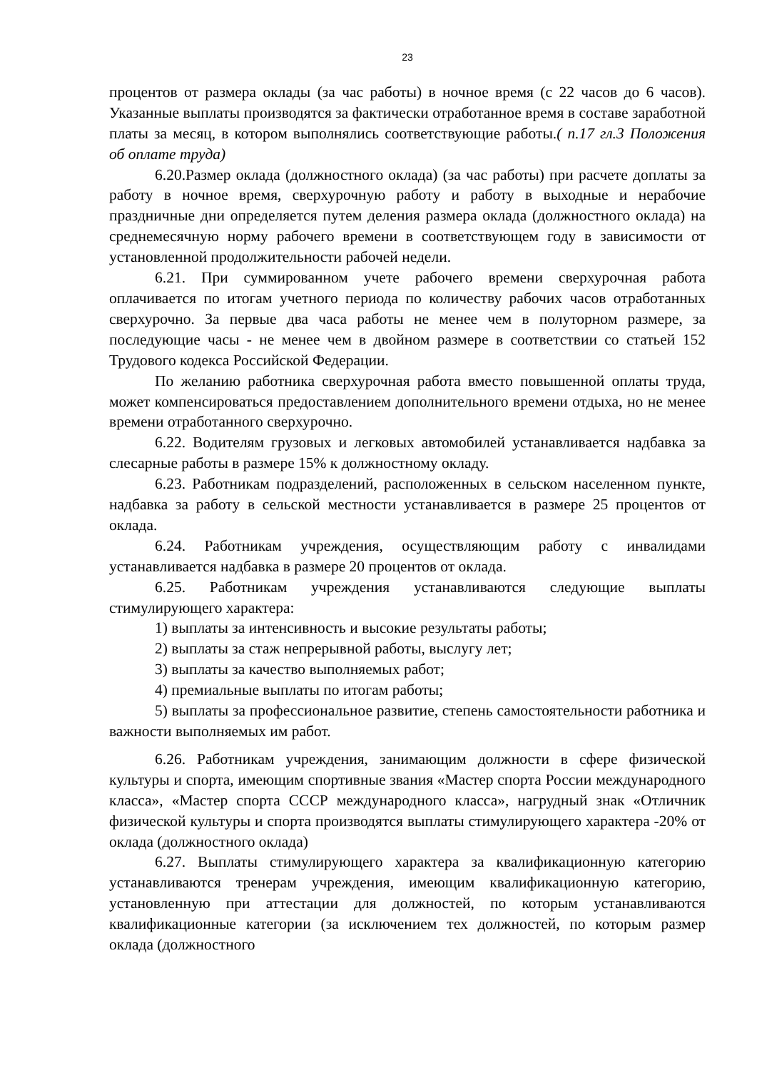23
процентов от размера оклады (за час работы) в ночное время (с 22 часов до 6 часов). Указанные выплаты производятся за фактически отработанное время в составе заработной платы за месяц, в котором выполнялись соответствующие работы.( п.17 гл.3 Положения об оплате труда)
6.20.Размер оклада (должностного оклада) (за час работы) при расчете доплаты за работу в ночное время, сверхурочную работу и работу в выходные и нерабочие праздничные дни определяется путем деления размера оклада (должностного оклада) на среднемесячную норму рабочего времени в соответствующем году в зависимости от установленной продолжительности рабочей недели.
6.21. При суммированном учете рабочего времени сверхурочная работа оплачивается по итогам учетного периода по количеству рабочих часов отработанных сверхурочно. За первые два часа работы не менее чем в полуторном размере, за последующие часы - не менее чем в двойном размере в соответствии со статьей 152 Трудового кодекса Российской Федерации.
По желанию работника сверхурочная работа вместо повышенной оплаты труда, может компенсироваться предоставлением дополнительного времени отдыха, но не менее времени отработанного сверхурочно.
6.22. Водителям грузовых и легковых автомобилей устанавливается надбавка за слесарные работы в размере 15% к должностному окладу.
6.23. Работникам подразделений, расположенных в сельском населенном пункте, надбавка за работу в сельской местности устанавливается в размере 25 процентов от оклада.
6.24. Работникам учреждения, осуществляющим работу с инвалидами устанавливается надбавка в размере 20 процентов от оклада.
6.25. Работникам учреждения устанавливаются следующие выплаты стимулирующего характера:
1) выплаты за интенсивность и высокие результаты работы;
2) выплаты за стаж непрерывной работы, выслугу лет;
3) выплаты за качество выполняемых работ;
4) премиальные выплаты по итогам работы;
5) выплаты за профессиональное развитие, степень самостоятельности работника и важности выполняемых им работ.
6.26. Работникам учреждения, занимающим должности в сфере физической культуры и спорта, имеющим спортивные звания «Мастер спорта России международного класса», «Мастер спорта СССР международного класса», нагрудный знак «Отличник физической культуры и спорта производятся выплаты стимулирующего характера -20% от оклада (должностного оклада)
6.27. Выплаты стимулирующего характера за квалификационную категорию устанавливаются тренерам учреждения, имеющим квалификационную категорию, установленную при аттестации для должностей, по которым устанавливаются квалификационные категории (за исключением тех должностей, по которым размер оклада (должностного